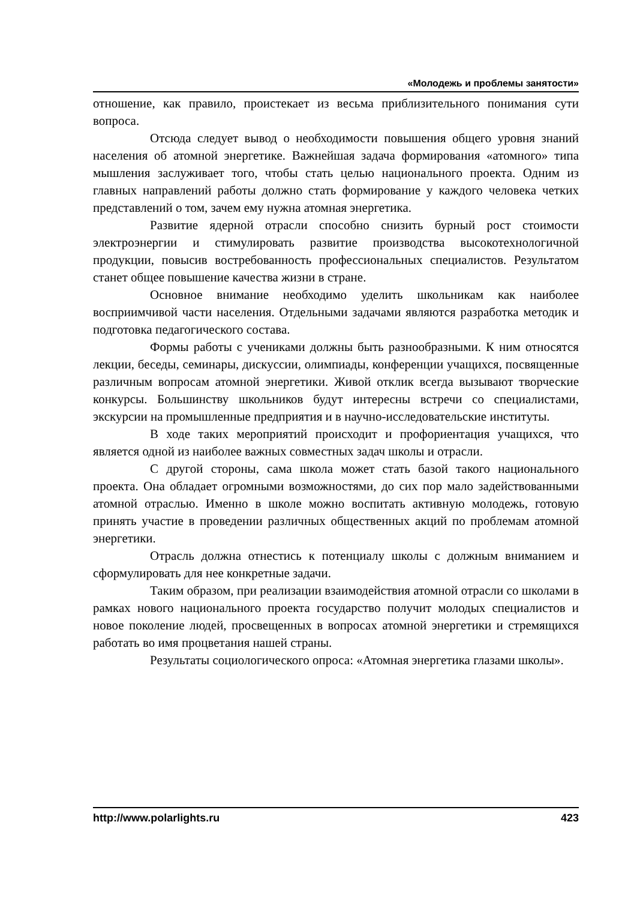«Молодежь и проблемы занятости»
отношение, как правило, проистекает из весьма приблизительного понимания сути вопроса.
Отсюда следует вывод о необходимости повышения общего уровня знаний населения об атомной энергетике. Важнейшая задача формирования «атомного» типа мышления заслуживает того, чтобы стать целью национального проекта. Одним из главных направлений работы должно стать формирование у каждого человека четких представлений о том, зачем ему нужна атомная энергетика.
Развитие ядерной отрасли способно снизить бурный рост стоимости электроэнергии и стимулировать развитие производства высокотехнологичной продукции, повысив востребованность профессиональных специалистов. Результатом станет общее повышение качества жизни в стране.
Основное внимание необходимо уделить школьникам как наиболее восприимчивой части населения. Отдельными задачами являются разработка методик и подготовка педагогического состава.
Формы работы с учениками должны быть разнообразными. К ним относятся лекции, беседы, семинары, дискуссии, олимпиады, конференции учащихся, посвященные различным вопросам атомной энергетики. Живой отклик всегда вызывают творческие конкурсы. Большинству школьников будут интересны встречи со специалистами, экскурсии на промышленные предприятия и в научно-исследовательские институты.
В ходе таких мероприятий происходит и профориентация учащихся, что является одной из наиболее важных совместных задач школы и отрасли.
С другой стороны, сама школа может стать базой такого национального проекта. Она обладает огромными возможностями, до сих пор мало задействованными атомной отраслью. Именно в школе можно воспитать активную молодежь, готовую принять участие в проведении различных общественных акций по проблемам атомной энергетики.
Отрасль должна отнестись к потенциалу школы с должным вниманием и сформулировать для нее конкретные задачи.
Таким образом, при реализации взаимодействия атомной отрасли со школами в рамках нового национального проекта государство получит молодых специалистов и новое поколение людей, просвещенных в вопросах атомной энергетики и стремящихся работать во имя процветания нашей страны.
Результаты социологического опроса: «Атомная энергетика глазами школы».
http://www.polarlights.ru 423